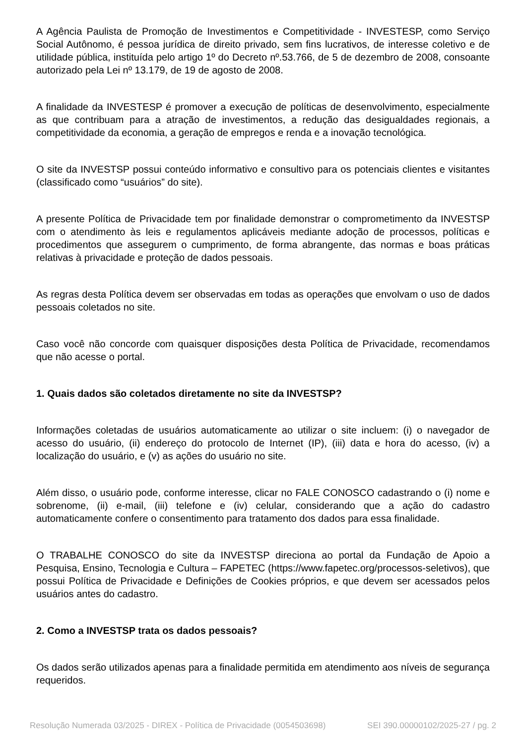A Agência Paulista de Promoção de Investimentos e Competitividade - INVESTESP, como Serviço Social Autônomo, é pessoa jurídica de direito privado, sem fins lucrativos, de interesse coletivo e de utilidade pública, instituída pelo artigo 1º do Decreto nº.53.766, de 5 de dezembro de 2008, consoante autorizado pela Lei nº 13.179, de 19 de agosto de 2008.
A finalidade da INVESTESP é promover a execução de políticas de desenvolvimento, especialmente as que contribuam para a atração de investimentos, a redução das desigualdades regionais, a competitividade da economia, a geração de empregos e renda e a inovação tecnológica.
O site da INVESTSP possui conteúdo informativo e consultivo para os potenciais clientes e visitantes (classificado como “usuários” do site).
A presente Política de Privacidade tem por finalidade demonstrar o comprometimento da INVESTSP com o atendimento às leis e regulamentos aplicáveis mediante adoção de processos, políticas e procedimentos que assegurem o cumprimento, de forma abrangente, das normas e boas práticas relativas à privacidade e proteção de dados pessoais.
As regras desta Política devem ser observadas em todas as operações que envolvam o uso de dados pessoais coletados no site.
Caso você não concorde com quaisquer disposições desta Política de Privacidade, recomendamos que não acesse o portal.
1. Quais dados são coletados diretamente no site da INVESTSP?
Informações coletadas de usuários automaticamente ao utilizar o site incluem: (i) o navegador de acesso do usuário, (ii) endereço do protocolo de Internet (IP), (iii) data e hora do acesso, (iv) a localização do usuário, e (v) as ações do usuário no site.
Além disso, o usuário pode, conforme interesse, clicar no FALE CONOSCO cadastrando o (i) nome e sobrenome, (ii) e-mail, (iii) telefone e (iv) celular, considerando que a ação do cadastro automaticamente confere o consentimento para tratamento dos dados para essa finalidade.
O TRABALHE CONOSCO do site da INVESTSP direciona ao portal da Fundação de Apoio a Pesquisa, Ensino, Tecnologia e Cultura – FAPETEC (https://www.fapetec.org/processos-seletivos), que possui Política de Privacidade e Definições de Cookies próprios, e que devem ser acessados pelos usuários antes do cadastro.
2. Como a INVESTSP trata os dados pessoais?
Os dados serão utilizados apenas para a finalidade permitida em atendimento aos níveis de segurança requeridos.
Resolução Numerada 03/2025 - DIREX - Política de Privacidade (0054503698) SEI 390.00000102/2025-27 / pg. 2